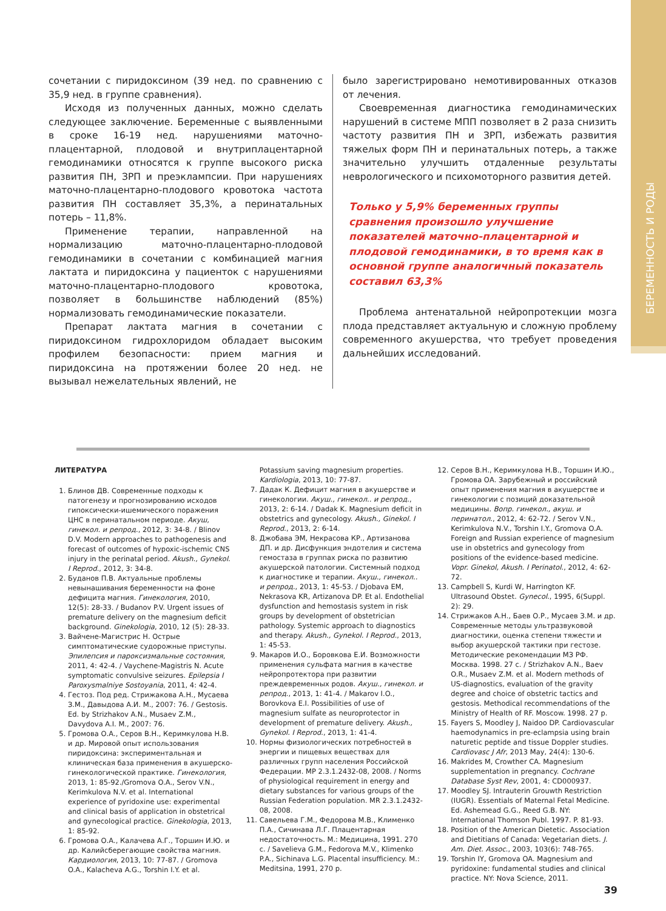БЕРЕМЕННОСТЬ И РОДЫ
сочетании с пиридоксином (39 нед. по сравнению с 35,9 нед. в группе сравнения).
Исходя из полученных данных, можно сделать следующее заключение. Беременные с выявленными в сроке 16-19 нед. нарушениями маточно-плацентарной, плодовой и внутриплацентарной гемодинамики относятся к группе высокого риска развития ПН, ЗРП и преэклампсии. При нарушениях маточно-плацентарно-плодового кровотока частота развития ПН составляет 35,3%, а перинатальных потерь – 11,8%.
Применение терапии, направленной на нормализацию маточно-плацентарно-плодовой гемодинамики в сочетании с комбинацией магния лактата и пиридоксина у пациенток с нарушениями маточно-плацентарно-плодового кровотока, позволяет в большинстве наблюдений (85%) нормализовать гемодинамические показатели.
Препарат лактата магния в сочетании с пиридоксином гидрохлоридом обладает высоким профилем безопасности: прием магния и пиридоксина на протяжении более 20 нед. не вызывал нежелательных явлений, не
было зарегистрировано немотивированных отказов от лечения.
Своевременная диагностика гемодинамических нарушений в системе МПП позволяет в 2 раза снизить частоту развития ПН и ЗРП, избежать развития тяжелых форм ПН и перинатальных потерь, а также значительно улучшить отдаленные результаты неврологического и психомоторного развития детей.
Только у 5,9% беременных группы сравнения произошло улучшение показателей маточно-плацентарной и плодовой гемодинамики, в то время как в основной группе аналогичный показатель составил 63,3%
Проблема антенатальной нейропротекции мозга плода представляет актуальную и сложную проблему современного акушерства, что требует проведения дальнейших исследований.
ЛИТЕРАТУРА
1. Блинов ДВ. Современные подходы к патогенезу и прогнозированию исходов гипоксически-ишемического поражения ЦНС в перинатальном периоде. Акуш, гинекол. и репрод., 2012, 3: 34-8. / Blinov D.V. Modern approaches to pathogenesis and forecast of outcomes of hypoxic-ischemic CNS injury in the perinatal period. Akush., Gynekol. I Reprod., 2012, 3: 34-8.
2. Буданов П.В. Актуальные проблемы невынашивания беременности на фоне дефицита магния. Гинекология, 2010, 12(5): 28-33. / Budanov P.V. Urgent issues of premature delivery on the magnesium deficit background. Ginekologia, 2010, 12 (5): 28-33.
3. Вайчене-Магистрис Н. Острые симптоматические судорожные приступы. Эпилепсия и пароксизмальные состояния, 2011, 4: 42-4. / Vaychene-Magistris N. Acute symptomatic convulsive seizures. Epilepsia I Paroxysmalniye Sostoyania, 2011, 4: 42-4.
4. Гестоз. Под ред. Стрижакова А.Н., Мусаева З.М., Давыдова А.И. М., 2007: 76. / Gestosis. Ed. by Strizhakov A.N., Musaev Z.M., Davydova A.I. M., 2007: 76.
5. Громова О.А., Серов В.Н., Керимкулова Н.В. и др. Мировой опыт использования пиридоксина: экспериментальная и клиническая база применения в акушерско-гинекологической практике. Гинекология, 2013, 1: 85-92./Gromova O.A., Serov V.N., Kerimkulova N.V. et al. International experience of pyridoxine use: experimental and clinical basis of application in obstetrical and gynecological practice. Ginekologia, 2013, 1: 85-92.
6. Громова О.А., Калачева А.Г., Торшин И.Ю. и др. Калийсберегающие свойства магния. Кардиология, 2013, 10: 77-87. / Gromova O.A., Kalacheva A.G., Torshin I.Y. et al. Potassium saving magnesium properties. Kardiologia, 2013, 10: 77-87.
7. Дадак К. Дефицит магния в акушерстве и гинекологии. Акуш., гинекол.. и репрод., 2013, 2: 6-14. / Dadak K. Magnesium deficit in obstetrics and gynecology. Akush., Ginekol. I Reprod., 2013, 2: 6-14.
8. Джобава ЭМ, Некрасова КР., Артизанова ДП. и др. Дисфункция эндотелия и система гемостаза в группах риска по развитию акушерской патологии. Системный подход к диагностике и терапии. Акуш., гинекол.. и репрод., 2013, 1: 45-53. / Djobava EM, Nekrasova KR, Artizanova DP. Et al. Endothelial dysfunction and hemostasis system in risk groups by development of obstetrician pathology. Systemic approach to diagnostics and therapy. Akush., Gynekol. I Reprod., 2013, 1: 45-53.
9. Макаров И.О., Боровкова Е.И. Возможности применения сульфата магния в качестве нейропротектора при развитии преждевременных родов. Акуш., гинекол. и репрод., 2013, 1: 41-4. / Makarov I.O., Borovkova E.I. Possibilities of use of magnesium sulfate as neuroprotector in development of premature delivery. Akush., Gynekol. I Reprod., 2013, 1: 41-4.
10. Нормы физиологических потребностей в энергии и пищевых веществах для различных групп населения Российской Федерации. МР 2.3.1.2432-08, 2008. / Norms of physiological requirement in energy and dietary substances for various groups of the Russian Federation population. MR 2.3.1.2432-08, 2008.
11. Савельева Г.М., Федорова М.В., Клименко П.А., Сичинава Л.Г. Плацентарная недостаточность. М.: Медицина, 1991. 270 с. / Savelieva G.M., Fedorova M.V., Klimenko P.A., Sichinava L.G. Placental insufficiency. M.: Meditsina, 1991, 270 p.
12. Серов В.Н., Керимкулова Н.В., Торшин И.Ю., Громова ОА. Зарубежный и российский опыт применения магния в акушерстве и гинекологии с позиций доказательной медицины. Вопр. гинекол., акуш. и перинатол., 2012, 4: 62-72. / Serov V.N., Kerimkulova N.V., Torshin I.Y., Gromova O.A. Foreign and Russian experience of magnesium use in obstetrics and gynecology from positions of the evidence-based medicine. Vopr. Ginekol, Akush. I Perinatol., 2012, 4: 62-72.
13. Campbell S, Kurdi W, Harrington KF. Ultrasound Obstet. Gynecol., 1995, 6(Suppl. 2): 29.
14. Стрижаков А.Н., Баев О.Р., Мусаев З.М. и др. Современные методы ультразвуковой диагностики, оценка степени тяжести и выбор акушерской тактики при гестозе. Методические рекомендации МЗ РФ. Москва. 1998. 27 с. / Strizhakov A.N., Baev O.R., Musaev Z.M. et al. Modern methods of US-diagnostics, evaluation of the gravity degree and choice of obstetric tactics and gestosis. Methodical recommendations of the Ministry of Health of RF. Moscow. 1998. 27 p.
15. Fayers S, Moodley J, Naidoo DP. Cardiovascular haemodynamics in pre-eclampsia using brain naturetic peptide and tissue Doppler studies. Cardiovasc J Afr, 2013 May, 24(4): 130-6.
16. Makrides M, Crowther CA. Magnesium supplementation in pregnancy. Cochrane Database Syst Rev, 2001, 4: CD000937.
17. Moodley SJ. Intrauterin Grouwth Restriction (IUGR). Essentials of Maternal Fetal Medicine. Ed. Ashemead G.G., Reed G.B. NY: International Thomson Publ. 1997. P. 81-93.
18. Position of the American Dietetic. Association and Dietitians of Canada: Vegetarian diets. J. Am. Diet. Assoc., 2003, 103(6): 748-765.
19. Torshin IY, Gromova OA. Magnesium and pyridoxine: fundamental studies and clinical practice. NY: Nova Science, 2011.
39